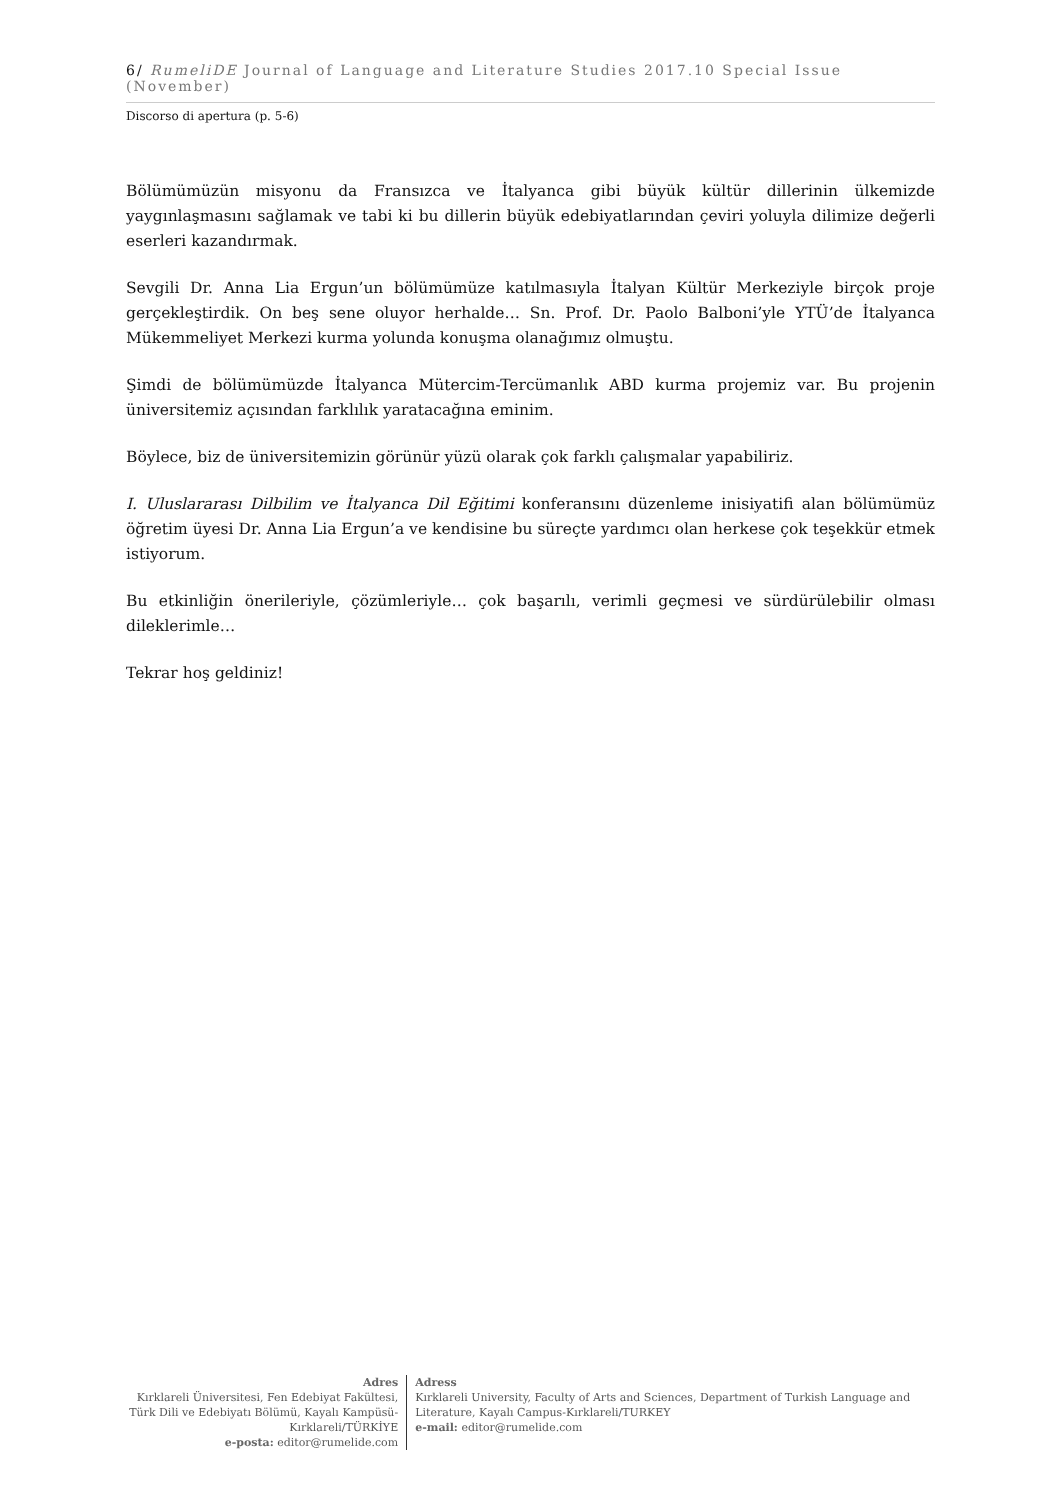6/ RumeliDE Journal of Language and Literature Studies 2017.10 Special Issue (November)
Discorso di apertura (p. 5-6)
Bölümümüzün misyonu da Fransızca ve İtalyanca gibi büyük kültür dillerinin ülkemizde yaygınlaşmasını sağlamak ve tabi ki bu dillerin büyük edebiyatlarından çeviri yoluyla dilimize değerli eserleri kazandırmak.
Sevgili Dr. Anna Lia Ergun’un bölümümüze katılmasıyla İtalyan Kültür Merkeziyle birçok proje gerçekleştirdik. On beş sene oluyor herhalde… Sn. Prof. Dr. Paolo Balboni’yle YTÜ’de İtalyanca Mükemmeliyet Merkezi kurma yolunda konuşma olanağımız olmuştu.
Şimdi de bölümümüzde İtalyanca Mütercim-Tercümanlık ABD kurma projemiz var. Bu projenin üniversitemiz açısından farklılık yaratacağına eminim.
Böylece, biz de üniversitemizin görünür yüzü olarak çok farklı çalışmalar yapabiliriz.
I. Uluslararası Dilbilim ve İtalyanca Dil Eğitimi konferansını düzenleme inisiyatifi alan bölümümüz öğretim üyesi Dr. Anna Lia Ergun’a ve kendisine bu süreçte yardımcı olan herkese çok teşekkür etmek istiyorum.
Bu etkinliğin önerileriyle, çözümleriyle… çok başarılı, verimli geçmesi ve sürdürülebilir olması dileklerimle…
Tekrar hoş geldiniz!
Adres
Kırklareli Üniversitesi, Fen Edebiyat Fakültesi, Türk Dili ve Edebiyatı Bölümü, Kayalı Kampüsü-Kırklareli/TÜRKİYE
e-posta: editor@rumelide.com
Adress
Kırklareli University, Faculty of Arts and Sciences, Department of Turkish Language and Literature, Kayalı Campus-Kırklareli/TURKEY
e-mail: editor@rumelide.com